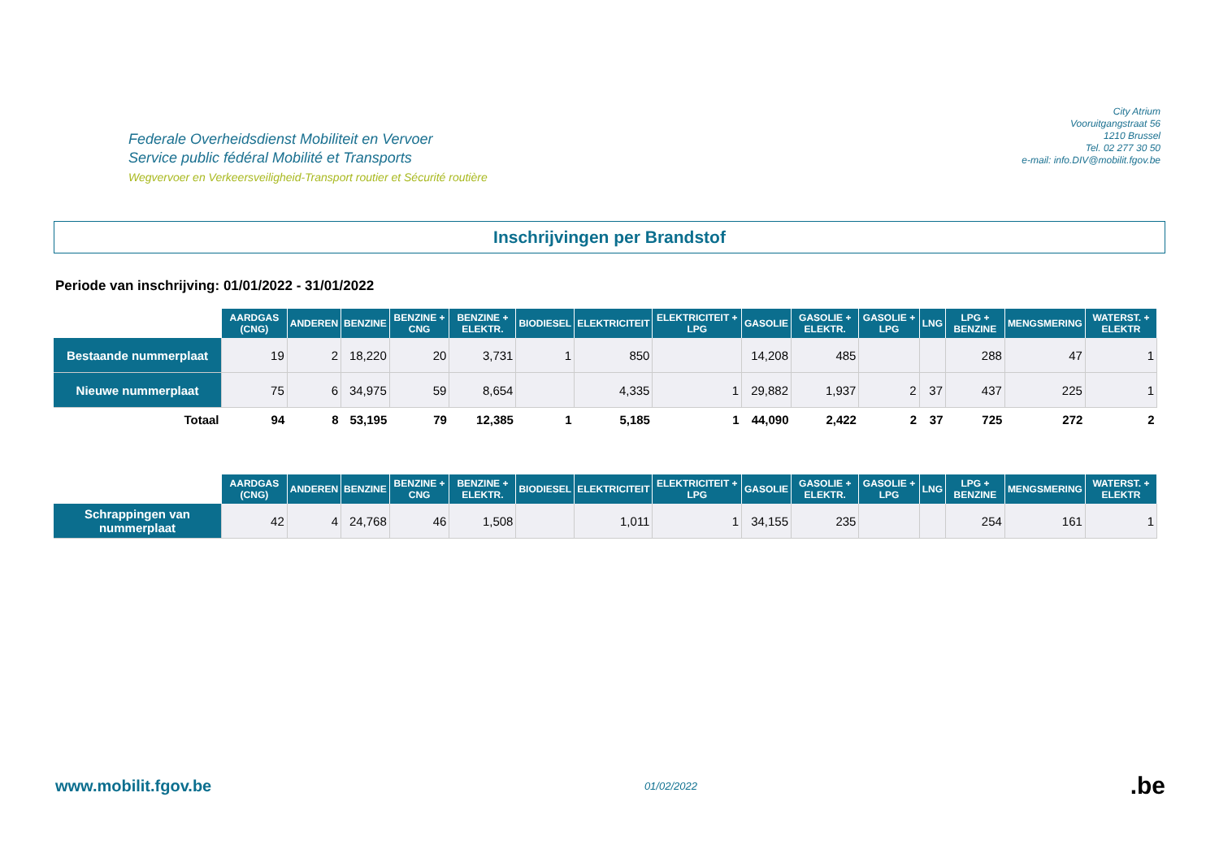Federale Overheidsdienst Mobiliteit en Vervoer
Service public fédéral Mobilité et Transports
Wegvervoer en Verkeersveiligheid-Transport routier et Sécurité routière
City Atrium
Vooruitgangstraat 56
1210 Brussel
Tel. 02 277 30 50
e-mail: info.DIV@mobilit.fgov.be
Inschrijvingen per Brandstof
Periode van inschrijving: 01/01/2022 - 31/01/2022
| | AARDGAS (CNG) | ANDEREN | BENZINE | BENZINE + CNG | BENZINE + ELEKTR. | BIODIESEL | ELEKTRICITEIT | ELEKTRICITEIT + LPG | GASOLIE | GASOLIE + ELEKTR. | GASOLIE + LPG | LNG | LPG + BENZINE | MENGSMERING | WATERST. + ELEKTR |
| --- | --- | --- | --- | --- | --- | --- | --- | --- | --- | --- | --- | --- | --- | --- | --- |
| Bestaande nummerplaat | 19 | 2 | 18,220 | 20 | 3,731 | 1 | 850 | | 14,208 | 485 | | | 288 | 47 | 1 |
| Nieuwe nummerplaat | 75 | 6 | 34,975 | 59 | 8,654 | | 4,335 | 1 | 29,882 | 1,937 | 2 | 37 | 437 | 225 | 1 |
| Totaal | 94 | 8 | 53,195 | 79 | 12,385 | 1 | 5,185 | 1 | 44,090 | 2,422 | 2 | 37 | 725 | 272 | 2 |
| | AARDGAS (CNG) | ANDEREN | BENZINE | BENZINE + CNG | BENZINE + ELEKTR. | BIODIESEL | ELEKTRICITEIT | ELEKTRICITEIT + LPG | GASOLIE | GASOLIE + ELEKTR. | GASOLIE + LPG | LNG | LPG + BENZINE | MENGSMERING | WATERST. + ELEKTR |
| --- | --- | --- | --- | --- | --- | --- | --- | --- | --- | --- | --- | --- | --- | --- | --- |
| Schrappingen van nummerplaat | 42 | 4 | 24,768 | 46 | 1,508 | | 1,011 | 1 | 34,155 | 235 | | | 254 | 161 | 1 |
www.mobilit.fgov.be
01/02/2022
.be